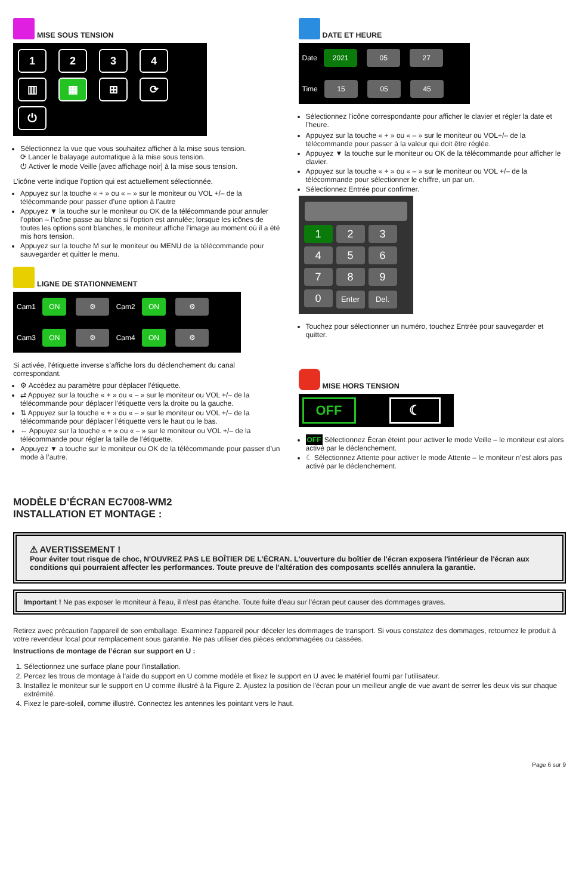MISE SOUS TENSION
1234
▥ ▦ ⊞ ⟳
⏻
Sélectionnez la vue que vous souhaitez afficher à la mise sous tension.
⟳ Lancer le balayage automatique à la mise sous tension.
⏻ Activer le mode Veille [avec affichage noir] à la mise sous tension.
L’icône verte indique l’option qui est actuellement sélectionnée.
Appuyez sur la touche « + » ou « – » sur le moniteur ou VOL +/– de la télécommande pour passer d’une option à l’autre
Appuyez ▼ la touche sur le moniteur ou OK de la télécommande pour annuler l’option – l’icône passe au blanc si l’option est annulée; lorsque les icônes de toutes les options sont blanches, le moniteur affiche l’image au moment où il a été mis hors tension.
Appuyez sur la touche M sur le moniteur ou MENU de la télécommande pour sauvegarder et quitter le menu.
LIGNE DE STATIONNEMENT
Cam1 ON ⚙ Cam2 ON ⚙
Cam3 ON ⚙ Cam4 ON ⚙
Si activée, l’étiquette inverse s’affiche lors du déclenchement du canal correspondant.
⚙ Accédez au paramètre pour déplacer l’étiquette.
⇄ Appuyez sur la touche « + » ou « – » sur le moniteur ou VOL +/– de la télécommande pour déplacer l’étiquette vers la droite ou la gauche.
⇅ Appuyez sur la touche « + » ou « – » sur le moniteur ou VOL +/– de la télécommande pour déplacer l’étiquette vers le haut ou le bas.
⇔ Appuyez sur la touche « + » ou « – » sur le moniteur ou VOL +/– de la télécommande pour régler la taille de l’étiquette.
Appuyez ▼ a touche sur le moniteur ou OK de la télécommande pour passer d’un mode à l’autre.
DATE ET HEURE
Date 2021 05 27
Time 15 05 45
Sélectionnez l’icône correspondante pour afficher le clavier et régler la date et l’heure.
Appuyez sur la touche « + » ou « – » sur le moniteur ou VOL+/– de la télécommande pour passer à la valeur qui doit être réglée.
Appuyez ▼ la touche sur le moniteur ou OK de la télécommande pour afficher le clavier.
Appuyez sur la touche « + » ou « – » sur le moniteur ou VOL +/– de la télécommande pour sélectionner le chiffre, un par un.
Sélectionnez Entrée pour confirmer.
1234567890 Enter Del.
Touchez pour sélectionner un numéro, touchez Entrée pour sauvegarder et quitter.
MISE HORS TENSION
OFF ☾
OFF Sélectionnez Écran éteint pour activer le mode Veille – le moniteur est alors activé par le déclenchement.
☾ Sélectionnez Attente pour activer le mode Attente – le moniteur n’est alors pas activé par le déclenchement.
MODÈLE D’ÉCRAN EC7008-WM2
INSTALLATION ET MONTAGE :
⚠ AVERTISSEMENT !
Pour éviter tout risque de choc, N'OUVREZ PAS LE BOÎTIER DE L’ÉCRAN. L'ouverture du boîtier de l'écran exposera l'intérieur de l'écran aux conditions qui pourraient affecter les performances. Toute preuve de l'altération des composants scellés annulera la garantie.
Important ! Ne pas exposer le moniteur à l'eau, il n'est pas étanche. Toute fuite d’eau sur l’écran peut causer des dommages graves.
Retirez avec précaution l'appareil de son emballage. Examinez l'appareil pour déceler les dommages de transport. Si vous constatez des dommages, retournez le produit à votre revendeur local pour remplacement sous garantie. Ne pas utiliser des pièces endommagées ou cassées.
Instructions de montage de l’écran sur support en U :
1. Sélectionnez une surface plane pour l'installation.
2. Percez les trous de montage à l'aide du support en U comme modèle et fixez le support en U avec le matériel fourni par l'utilisateur.
3. Installez le moniteur sur le support en U comme illustré à la Figure 2. Ajustez la position de l'écran pour un meilleur angle de vue avant de serrer les deux vis sur chaque extrémité.
4. Fixez le pare-soleil, comme illustré. Connectez les antennes les pointant vers le haut.
Page 6 sur 9